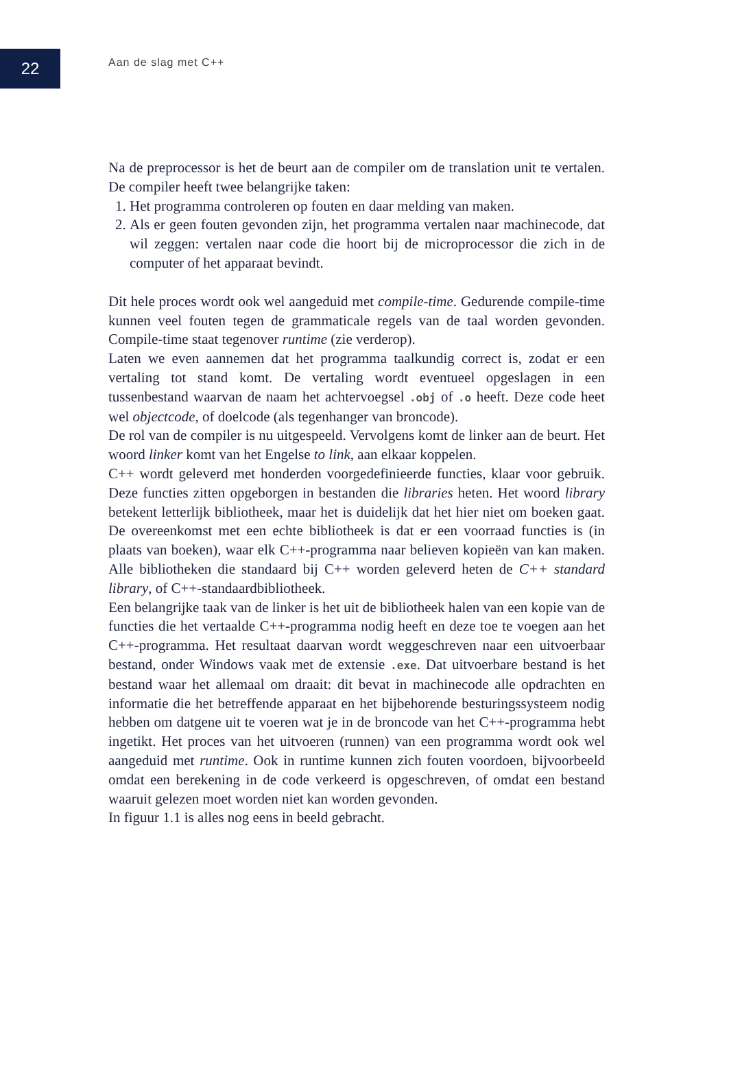22
Aan de slag met C++
Na de preprocessor is het de beurt aan de compiler om de translation unit te vertalen. De compiler heeft twee belangrijke taken:
1. Het programma controleren op fouten en daar melding van maken.
2. Als er geen fouten gevonden zijn, het programma vertalen naar machine­code, dat wil zeggen: vertalen naar code die hoort bij de microprocessor die zich in de computer of het apparaat bevindt.
Dit hele proces wordt ook wel aangeduid met compile-time. Gedurende compile-time kunnen veel fouten tegen de grammaticale regels van de taal worden gevonden. Compile-time staat tegenover runtime (zie verderop).
Laten we even aannemen dat het programma taalkundig correct is, zodat er een vertaling tot stand komt. De vertaling wordt eventueel opgeslagen in een tussenbestand waarvan de naam het achtervoegsel .obj of .o heeft. Deze code heet wel objectcode, of doelcode (als tegenhanger van broncode).
De rol van de compiler is nu uitgespeeld. Vervolgens komt de linker aan de beurt. Het woord linker komt van het Engelse to link, aan elkaar koppelen.
C++ wordt geleverd met honderden voorgedefinieerde functies, klaar voor gebruik. Deze functies zitten opgeborgen in bestanden die libraries heten. Het woord library betekent letterlijk bibliotheek, maar het is duidelijk dat het hier niet om boeken gaat. De overeenkomst met een echte bibliotheek is dat er een voorraad functies is (in plaats van boeken), waar elk C++-programma naar believen kopieën van kan maken. Alle bibliotheken die standaard bij C++ worden geleverd heten de C++ standard library, of C++-standaardbibliotheek.
Een belangrijke taak van de linker is het uit de bibliotheek halen van een kopie van de functies die het vertaalde C++-programma nodig heeft en deze toe te voegen aan het C++-programma. Het resultaat daarvan wordt weggeschreven naar een uitvoerbaar bestand, onder Windows vaak met de extensie .exe. Dat uitvoerbare bestand is het bestand waar het allemaal om draait: dit bevat in machinecode alle opdrachten en informatie die het betreffende apparaat en het bijbehorende besturingssysteem nodig hebben om datgene uit te voeren wat je in de broncode van het C++-programma hebt ingetikt. Het proces van het uitvoeren (runnen) van een programma wordt ook wel aangeduid met runtime. Ook in runtime kunnen zich fouten voordoen, bijvoorbeeld omdat een berekening in de code verkeerd is opgeschreven, of omdat een bestand waaruit gelezen moet worden niet kan worden gevonden.
In figuur 1.1 is alles nog eens in beeld gebracht.